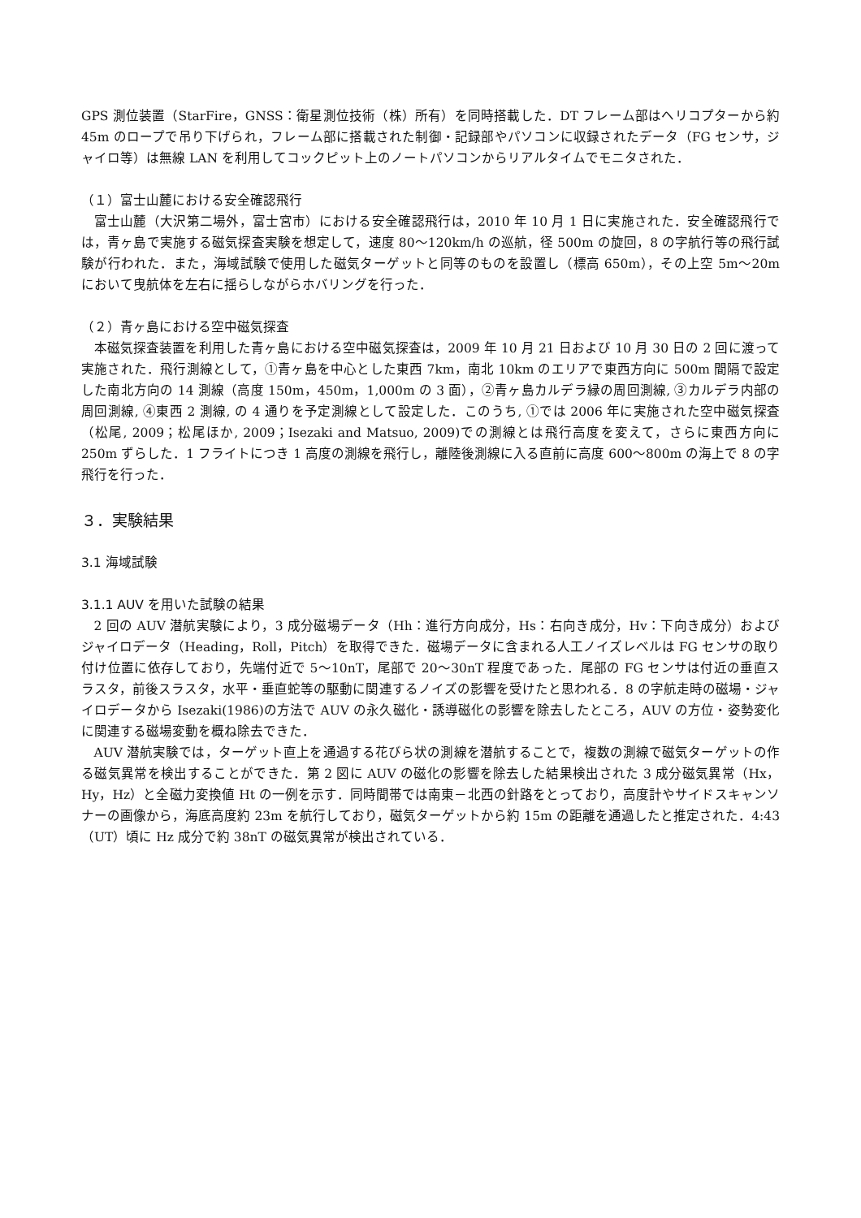GPS 測位装置（StarFire，GNSS：衛星測位技術（株）所有）を同時搭載した．DT フレーム部はヘリコプターから約 45m のロープで吊り下げられ，フレーム部に搭載された制御・記録部やパソコンに収録されたデータ（FG センサ，ジャイロ等）は無線 LAN を利用してコックピット上のノートパソコンからリアルタイムでモニタされた．
（１）富士山麓における安全確認飛行
富士山麓（大沢第二場外，富士宮市）における安全確認飛行は，2010 年 10 月 1 日に実施された．安全確認飛行では，青ヶ島で実施する磁気探査実験を想定して，速度 80～120km/h の巡航，径 500m の旋回，8 の字航行等の飛行試験が行われた．また，海域試験で使用した磁気ターゲットと同等のものを設置し（標高 650m），その上空 5m～20m において曳航体を左右に揺らしながらホバリングを行った．
（２）青ヶ島における空中磁気探査
本磁気探査装置を利用した青ヶ島における空中磁気探査は，2009 年 10 月 21 日および 10 月 30 日の 2 回に渡って実施された．飛行測線として，①青ヶ島を中心とした東西 7km，南北 10km のエリアで東西方向に 500m 間隔で設定した南北方向の 14 測線（高度 150m，450m，1,000m の 3 面），②青ヶ島カルデラ縁の周回測線, ③カルデラ内部の周回測線, ④東西 2 測線, の 4 通りを予定測線として設定した．このうち, ①では 2006 年に実施された空中磁気探査（松尾, 2009；松尾ほか, 2009；Isezaki and Matsuo, 2009)での測線とは飛行高度を変えて，さらに東西方向に 250m ずらした．1 フライトにつき 1 高度の測線を飛行し，離陸後測線に入る直前に高度 600～800m の海上で 8 の字飛行を行った．
３．実験結果
3.1 海域試験
3.1.1 AUV を用いた試験の結果
2 回の AUV 潜航実験により，3 成分磁場データ（Hh：進行方向成分，Hs：右向き成分，Hv：下向き成分）およびジャイロデータ（Heading，Roll，Pitch）を取得できた．磁場データに含まれる人工ノイズレベルは FG センサの取り付け位置に依存しており，先端付近で 5～10nT，尾部で 20～30nT 程度であった．尾部の FG センサは付近の垂直スラスタ，前後スラスタ，水平・垂直蛇等の駆動に関連するノイズの影響を受けたと思われる．8 の字航走時の磁場・ジャイロデータから Isezaki(1986)の方法で AUV の永久磁化・誘導磁化の影響を除去したところ，AUV の方位・姿勢変化に関連する磁場変動を概ね除去できた．
AUV 潜航実験では，ターゲット直上を通過する花びら状の測線を潜航することで，複数の測線で磁気ターゲットの作る磁気異常を検出することができた．第 2 図に AUV の磁化の影響を除去した結果検出された 3 成分磁気異常（Hx，Hy，Hz）と全磁力変換値 Ht の一例を示す．同時間帯では南東－北西の針路をとっており，高度計やサイドスキャンソナーの画像から，海底高度約 23m を航行しており，磁気ターゲットから約 15m の距離を通過したと推定された．4:43（UT）頃に Hz 成分で約 38nT の磁気異常が検出されている．